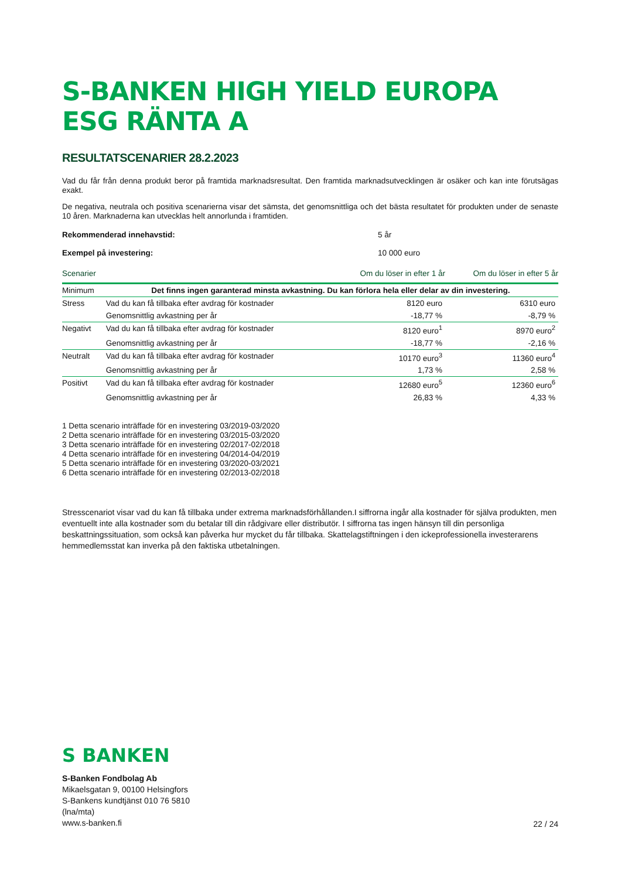S-BANKEN HIGH YIELD EUROPA ESG RÄNTA A
RESULTATSCENARIER 28.2.2023
Vad du får från denna produkt beror på framtida marknadsresultat. Den framtida marknadsutvecklingen är osäker och kan inte förutsägas exakt.
De negativa, neutrala och positiva scenarierna visar det sämsta, det genomsnittliga och det bästa resultatet för produkten under de senaste 10 åren. Marknaderna kan utvecklas helt annorlunda i framtiden.
Rekommenderad innehavstid: 5 år
Exempel på investering: 10 000 euro
| Scenarier | | Om du löser in efter 1 år | Om du löser in efter 5 år |
| --- | --- | --- | --- |
| Minimum | Det finns ingen garanterad minsta avkastning. Du kan förlora hela eller delar av din investering. | | |
| Stress | Vad du kan få tillbaka efter avdrag för kostnader | 8120 euro | 6310 euro |
| | Genomsnittlig avkastning per år | -18,77 % | -8,79 % |
| Negativt | Vad du kan få tillbaka efter avdrag för kostnader | 8120 euro<sup>1</sup> | 8970 euro<sup>2</sup> |
| | Genomsnittlig avkastning per år | -18,77 % | -2,16 % |
| Neutralt | Vad du kan få tillbaka efter avdrag för kostnader | 10170 euro<sup>3</sup> | 11360 euro<sup>4</sup> |
| | Genomsnittlig avkastning per år | 1,73 % | 2,58 % |
| Positivt | Vad du kan få tillbaka efter avdrag för kostnader | 12680 euro<sup>5</sup> | 12360 euro<sup>6</sup> |
| | Genomsnittlig avkastning per år | 26,83 % | 4,33 % |
1 Detta scenario inträffade för en investering 03/2019-03/2020
2 Detta scenario inträffade för en investering 03/2015-03/2020
3 Detta scenario inträffade för en investering 02/2017-02/2018
4 Detta scenario inträffade för en investering 04/2014-04/2019
5 Detta scenario inträffade för en investering 03/2020-03/2021
6 Detta scenario inträffade för en investering 02/2013-02/2018
Stresscenariot visar vad du kan få tillbaka under extrema marknadsförhållanden.I siffrorna ingår alla kostnader för själva produkten, men eventuellt inte alla kostnader som du betalar till din rådgivare eller distributör. I siffrorna tas ingen hänsyn till din personliga beskattningssituation, som också kan påverka hur mycket du får tillbaka. Skattelagstiftningen i den ickeprofessionella investerarens hemmedlemsstat kan inverka på den faktiska utbetalningen.
S BANKEN
S-Banken Fondbolag Ab
Mikaelsgatan 9, 00100 Helsingfors
S-Bankens kundtjänst 010 76 5810
(lna/mta)
www.s-banken.fi
22 / 24